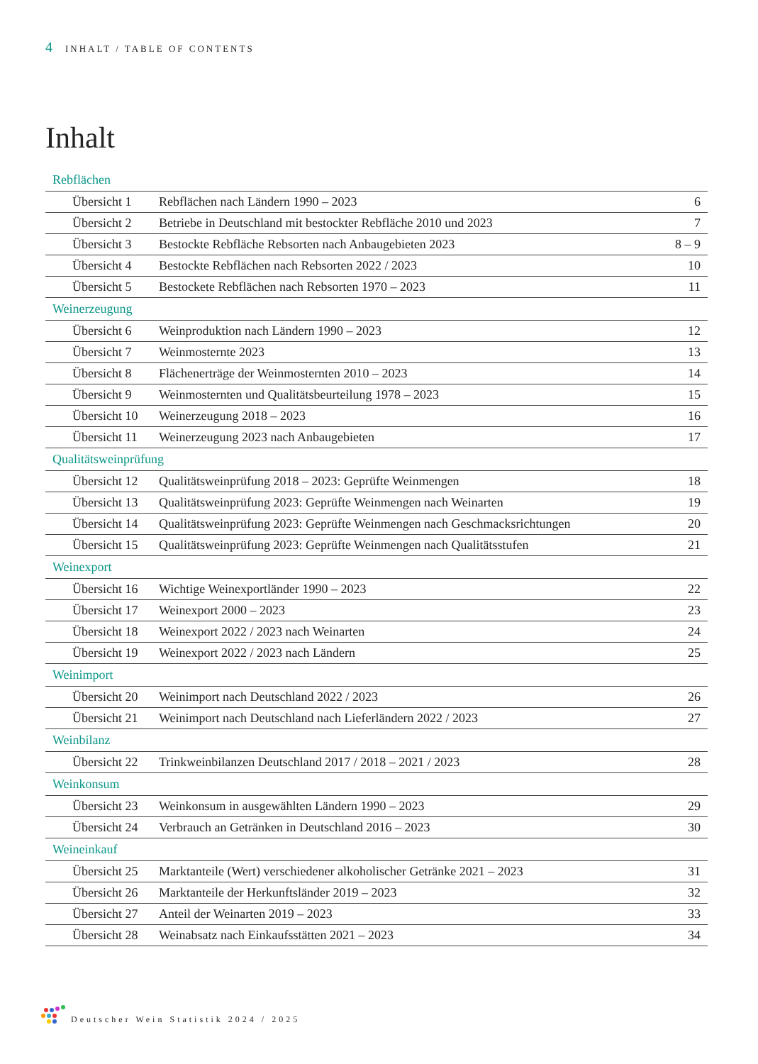4 INHALT / TABLE OF CONTENTS
Inhalt
| Rebflächen | | |
| --- | --- | --- |
| Übersicht 1 | Rebflächen nach Ländern 1990 – 2023 | 6 |
| Übersicht 2 | Betriebe in Deutschland mit bestockter Rebfläche 2010 und 2023 | 7 |
| Übersicht 3 | Bestockte Rebfläche Rebsorten nach Anbaugebieten 2023 | 8 – 9 |
| Übersicht 4 | Bestockte Rebflächen nach Rebsorten 2022 / 2023 | 10 |
| Übersicht 5 | Bestockete Rebflächen nach Rebsorten 1970 – 2023 | 11 |
| Weinerzeugung | | |
| Übersicht 6 | Weinproduktion nach Ländern 1990 – 2023 | 12 |
| Übersicht 7 | Weinmosternte 2023 | 13 |
| Übersicht 8 | Flächenerträge der Weinmosternten 2010 – 2023 | 14 |
| Übersicht 9 | Weinmosternten und Qualitätsbeurteilung 1978 – 2023 | 15 |
| Übersicht 10 | Weinerzeugung 2018 – 2023 | 16 |
| Übersicht 11 | Weinerzeugung 2023 nach Anbaugebieten | 17 |
| Qualitätsweinprüfung | | |
| Übersicht 12 | Qualitätsweinprüfung 2018 – 2023: Geprüfte Weinmengen | 18 |
| Übersicht 13 | Qualitätsweinprüfung 2023: Geprüfte Weinmengen nach Weinarten | 19 |
| Übersicht 14 | Qualitätsweinprüfung 2023: Geprüfte Weinmengen nach Geschmacksrichtungen | 20 |
| Übersicht 15 | Qualitätsweinprüfung 2023: Geprüfte Weinmengen nach Qualitätsstufen | 21 |
| Weinexport | | |
| Übersicht 16 | Wichtige Weinexportländer 1990 – 2023 | 22 |
| Übersicht 17 | Weinexport 2000 – 2023 | 23 |
| Übersicht 18 | Weinexport 2022 / 2023 nach Weinarten | 24 |
| Übersicht 19 | Weinexport 2022 / 2023 nach Ländern | 25 |
| Weinimport | | |
| Übersicht 20 | Weinimport nach Deutschland 2022 / 2023 | 26 |
| Übersicht 21 | Weinimport nach Deutschland nach Lieferländern 2022 / 2023 | 27 |
| Weinbilanz | | |
| Übersicht 22 | Trinkweinbilanzen Deutschland 2017 / 2018 – 2021 / 2023 | 28 |
| Weinkonsum | | |
| Übersicht 23 | Weinkonsum in ausgewählten Ländern 1990 – 2023 | 29 |
| Übersicht 24 | Verbrauch an Getränken in Deutschland 2016 – 2023 | 30 |
| Weineinkauf | | |
| Übersicht 25 | Marktanteile (Wert) verschiedener alkoholischer Getränke 2021 – 2023 | 31 |
| Übersicht 26 | Marktanteile der Herkunftsländer 2019 – 2023 | 32 |
| Übersicht 27 | Anteil der Weinarten 2019 – 2023 | 33 |
| Übersicht 28 | Weinabsatz nach Einkaufsstätten 2021 – 2023 | 34 |
Deutscher Wein Statistik 2024 / 2025